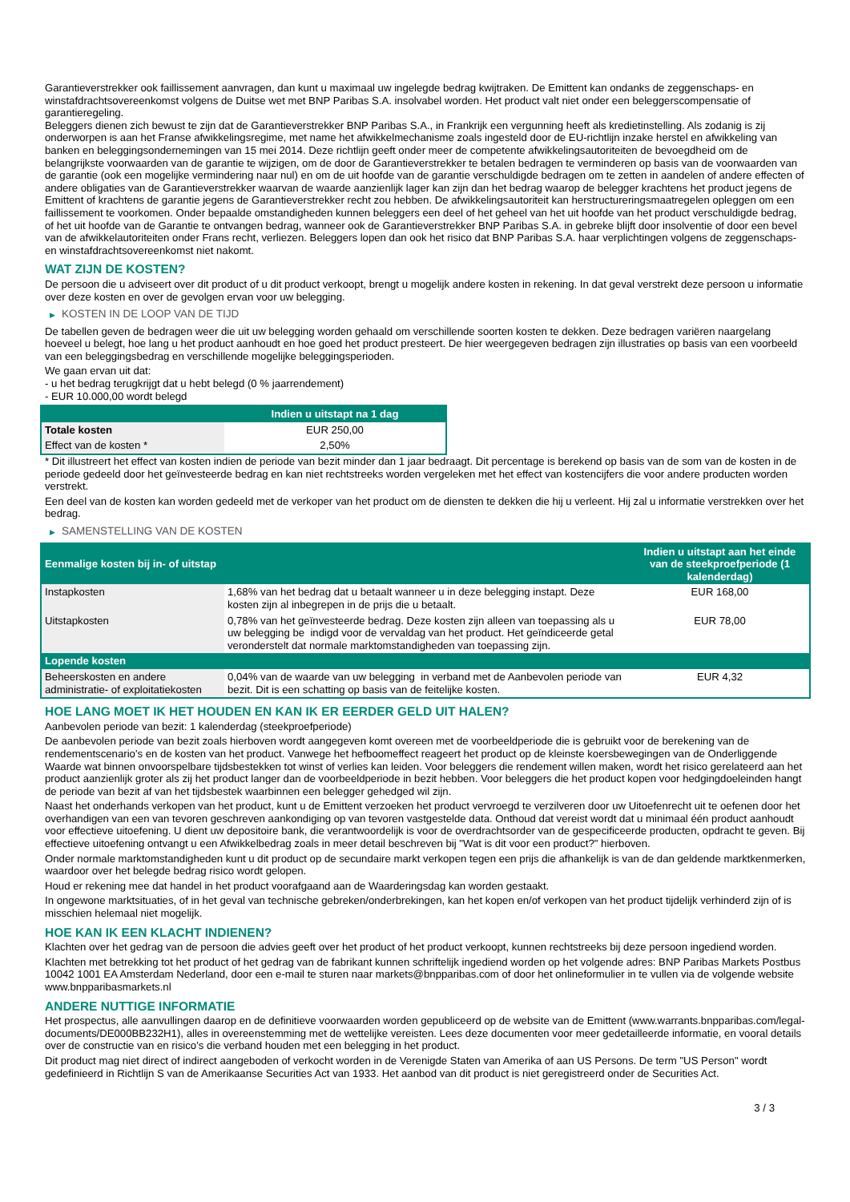Garantieverstrekker ook faillissement aanvragen, dan kunt u maximaal uw ingelegde bedrag kwijtraken. De Emittent kan ondanks de zeggenschaps- en winstafdrachtsovereenkomst volgens de Duitse wet met BNP Paribas S.A. insolvabel worden. Het product valt niet onder een beleggerscompensatie of garantieregeling.
Beleggers dienen zich bewust te zijn dat de Garantieverstrekker BNP Paribas S.A., in Frankrijk een vergunning heeft als kredietinstelling. Als zodanig is zij onderworpen is aan het Franse afwikkelingsregime, met name het afwikkelmechanisme zoals ingesteld door de EU-richtlijn inzake herstel en afwikkeling van banken en beleggingsondernemingen van 15 mei 2014. Deze richtlijn geeft onder meer de competente afwikkelingsautoriteiten de bevoegdheid om de belangrijkste voorwaarden van de garantie te wijzigen, om de door de Garantieverstrekker te betalen bedragen te verminderen op basis van de voorwaarden van de garantie (ook een mogelijke vermindering naar nul) en om de uit hoofde van de garantie verschuldigde bedragen om te zetten in aandelen of andere effecten of andere obligaties van de Garantieverstrekker waarvan de waarde aanzienlijk lager kan zijn dan het bedrag waarop de belegger krachtens het product jegens de Emittent of krachtens de garantie jegens de Garantieverstrekker recht zou hebben. De afwikkelingsautoriteit kan herstructureringsmaatregelen opleggen om een faillissement te voorkomen. Onder bepaalde omstandigheden kunnen beleggers een deel of het geheel van het uit hoofde van het product verschuldigde bedrag, of het uit hoofde van de Garantie te ontvangen bedrag, wanneer ook de Garantieverstrekker BNP Paribas S.A. in gebreke blijft door insolventie of door een bevel van de afwikkelautoriteiten onder Frans recht, verliezen. Beleggers lopen dan ook het risico dat BNP Paribas S.A. haar verplichtingen volgens de zeggenschaps- en winstafdrachtsovereenkomst niet nakomt.
WAT ZIJN DE KOSTEN?
De persoon die u adviseert over dit product of u dit product verkoopt, brengt u mogelijk andere kosten in rekening. In dat geval verstrekt deze persoon u informatie over deze kosten en over de gevolgen ervan voor uw belegging.
▶ KOSTEN IN DE LOOP VAN DE TIJD
De tabellen geven de bedragen weer die uit uw belegging worden gehaald om verschillende soorten kosten te dekken. Deze bedragen variëren naargelang hoeveel u belegt, hoe lang u het product aanhoudt en hoe goed het product presteert. De hier weergegeven bedragen zijn illustraties op basis van een voorbeeld van een beleggingsbedrag en verschillende mogelijke beleggingsperioden.
We gaan ervan uit dat:
- u het bedrag terugkrijgt dat u hebt belegd (0 % jaarrendement)
- EUR 10.000,00 wordt belegd
| | Indien u uitstapt na 1 dag |
| --- | --- |
| Totale kosten | EUR 250,00 |
| Effect van de kosten * | 2,50% |
* Dit illustreert het effect van kosten indien de periode van bezit minder dan 1 jaar bedraagt. Dit percentage is berekend op basis van de som van de kosten in de periode gedeeld door het geïnvesteerde bedrag en kan niet rechtstreeks worden vergeleken met het effect van kostencijfers die voor andere producten worden verstrekt.
Een deel van de kosten kan worden gedeeld met de verkoper van het product om de diensten te dekken die hij u verleent. Hij zal u informatie verstrekken over het bedrag.
▶ SAMENSTELLING VAN DE KOSTEN
| Eenmalige kosten bij in- of uitstap | | Indien u uitstapt aan het einde van de steekproefperiode (1 kalenderdag) |
| --- | --- | --- |
| Instapkosten | 1,68% van het bedrag dat u betaalt wanneer u in deze belegging instapt. Deze kosten zijn al inbegrepen in de prijs die u betaalt. | EUR 168,00 |
| Uitstapkosten | 0,78% van het geïnvesteerde bedrag. Deze kosten zijn alleen van toepassing als u uw belegging be indigd voor de vervaldag van het product. Het geïndiceerde getal veronderstelt dat normale marktomstandigheden van toepassing zijn. | EUR 78,00 |
| Lopende kosten | | |
| Beheerskosten en andere administratie- of exploitatiekosten | 0,04% van de waarde van uw belegging in verband met de Aanbevolen periode van bezit. Dit is een schatting op basis van de feitelijke kosten. | EUR 4,32 |
HOE LANG MOET IK HET HOUDEN EN KAN IK ER EERDER GELD UIT HALEN?
Aanbevolen periode van bezit: 1 kalenderdag (steekproefperiode)
De aanbevolen periode van bezit zoals hierboven wordt aangegeven komt overeen met de voorbeeldperiode die is gebruikt voor de berekening van de rendementscenario's en de kosten van het product. Vanwege het hefboomeffect reageert het product op de kleinste koersbewegingen van de Onderliggende Waarde wat binnen onvoorspelbare tijdsbestekken tot winst of verlies kan leiden. Voor beleggers die rendement willen maken, wordt het risico gerelateerd aan het product aanzienlijk groter als zij het product langer dan de voorbeeldperiode in bezit hebben. Voor beleggers die het product kopen voor hedgingdoeleinden hangt de periode van bezit af van het tijdsbestek waarbinnen een belegger gehedged wil zijn.
Naast het onderhands verkopen van het product, kunt u de Emittent verzoeken het product vervroegd te verzilveren door uw Uitoefenrecht uit te oefenen door het overhandigen van een van tevoren geschreven aankondiging op van tevoren vastgestelde data. Onthoud dat vereist wordt dat u minimaal één product aanhoudt voor effectieve uitoefening. U dient uw depositoire bank, die verantwoordelijk is voor de overdrachtsorder van de gespecificeerde producten, opdracht te geven. Bij effectieve uitoefening ontvangt u een Afwikkelbedrag zoals in meer detail beschreven bij "Wat is dit voor een product?" hierboven.
Onder normale marktomstandigheden kunt u dit product op de secundaire markt verkopen tegen een prijs die afhankelijk is van de dan geldende marktkenmerken, waardoor over het belegde bedrag risico wordt gelopen.
Houd er rekening mee dat handel in het product voorafgaand aan de Waarderingsdag kan worden gestaakt.
In ongewone marktsituaties, of in het geval van technische gebreken/onderbrekingen, kan het kopen en/of verkopen van het product tijdelijk verhinderd zijn of is misschien helemaal niet mogelijk.
HOE KAN IK EEN KLACHT INDIENEN?
Klachten over het gedrag van de persoon die advies geeft over het product of het product verkoopt, kunnen rechtstreeks bij deze persoon ingediend worden.
Klachten met betrekking tot het product of het gedrag van de fabrikant kunnen schriftelijk ingediend worden op het volgende adres: BNP Paribas Markets Postbus 10042 1001 EA Amsterdam Nederland, door een e-mail te sturen naar markets@bnpparibas.com of door het onlineformulier in te vullen via de volgende website www.bnpparibasmarkets.nl
ANDERE NUTTIGE INFORMATIE
Het prospectus, alle aanvullingen daarop en de definitieve voorwaarden worden gepubliceerd op de website van de Emittent (www.warrants.bnpparibas.com/legal-documents/DE000BB232H1), alles in overeenstemming met de wettelijke vereisten. Lees deze documenten voor meer gedetailleerde informatie, en vooral details over de constructie van en risico’s die verband houden met een belegging in het product.
Dit product mag niet direct of indirect aangeboden of verkocht worden in de Verenigde Staten van Amerika of aan US Persons. De term "US Person" wordt gedefinieerd in Richtlijn S van de Amerikaanse Securities Act van 1933. Het aanbod van dit product is niet geregistreerd onder de Securities Act.
3 / 3